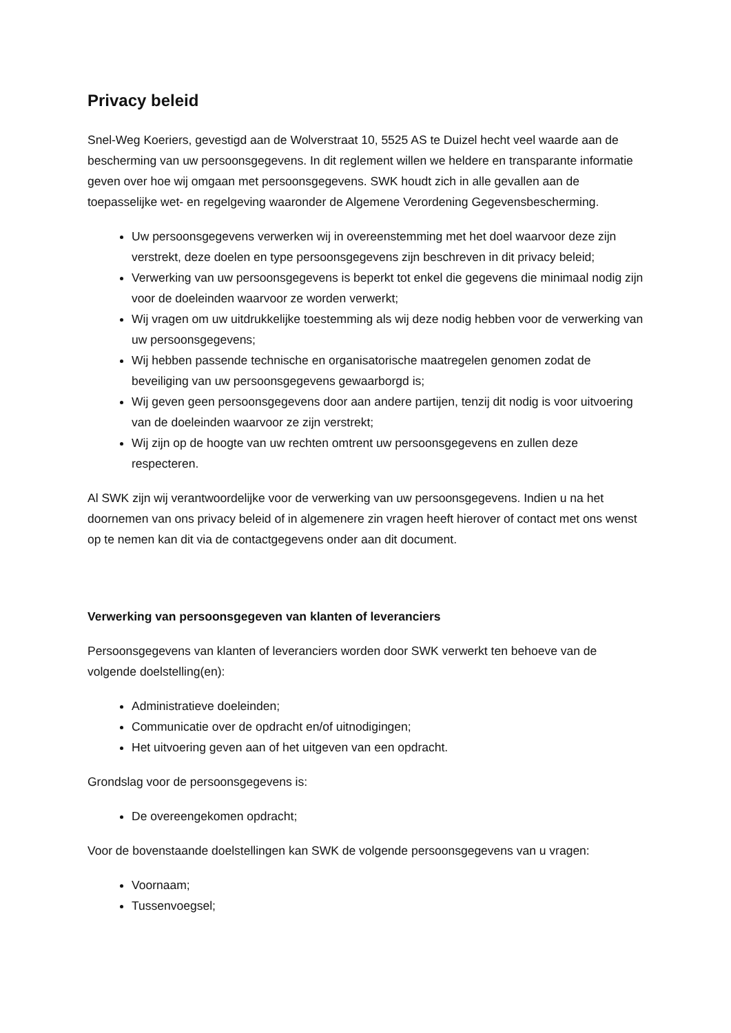Privacy beleid
Snel-Weg Koeriers, gevestigd aan de Wolverstraat 10, 5525 AS te Duizel hecht veel waarde aan de bescherming van uw persoonsgegevens. In dit reglement willen we heldere en transparante informatie geven over hoe wij omgaan met persoonsgegevens. SWK houdt zich in alle gevallen aan de toepasselijke wet- en regelgeving waaronder de Algemene Verordening Gegevensbescherming.
Uw persoonsgegevens verwerken wij in overeenstemming met het doel waarvoor deze zijn verstrekt, deze doelen en type persoonsgegevens zijn beschreven in dit privacy beleid;
Verwerking van uw persoonsgegevens is beperkt tot enkel die gegevens die minimaal nodig zijn voor de doeleinden waarvoor ze worden verwerkt;
Wij vragen om uw uitdrukkelijke toestemming als wij deze nodig hebben voor de verwerking van uw persoonsgegevens;
Wij hebben passende technische en organisatorische maatregelen genomen zodat de beveiliging van uw persoonsgegevens gewaarborgd is;
Wij geven geen persoonsgegevens door aan andere partijen, tenzij dit nodig is voor uitvoering van de doeleinden waarvoor ze zijn verstrekt;
Wij zijn op de hoogte van uw rechten omtrent uw persoonsgegevens en zullen deze respecteren.
Al SWK zijn wij verantwoordelijke voor de verwerking van uw persoonsgegevens. Indien u na het doornemen van ons privacy beleid of in algemenere zin vragen heeft hierover of contact met ons wenst op te nemen kan dit via de contactgegevens onder aan dit document.
Verwerking van persoonsgegeven van klanten of leveranciers
Persoonsgegevens van klanten of leveranciers worden door SWK verwerkt ten behoeve van de volgende doelstelling(en):
Administratieve doeleinden;
Communicatie over de opdracht en/of uitnodigingen;
Het uitvoering geven aan of het uitgeven van een opdracht.
Grondslag voor de persoonsgegevens is:
De overeengekomen opdracht;
Voor de bovenstaande doelstellingen kan SWK de volgende persoonsgegevens van u vragen:
Voornaam;
Tussenvoegsel;